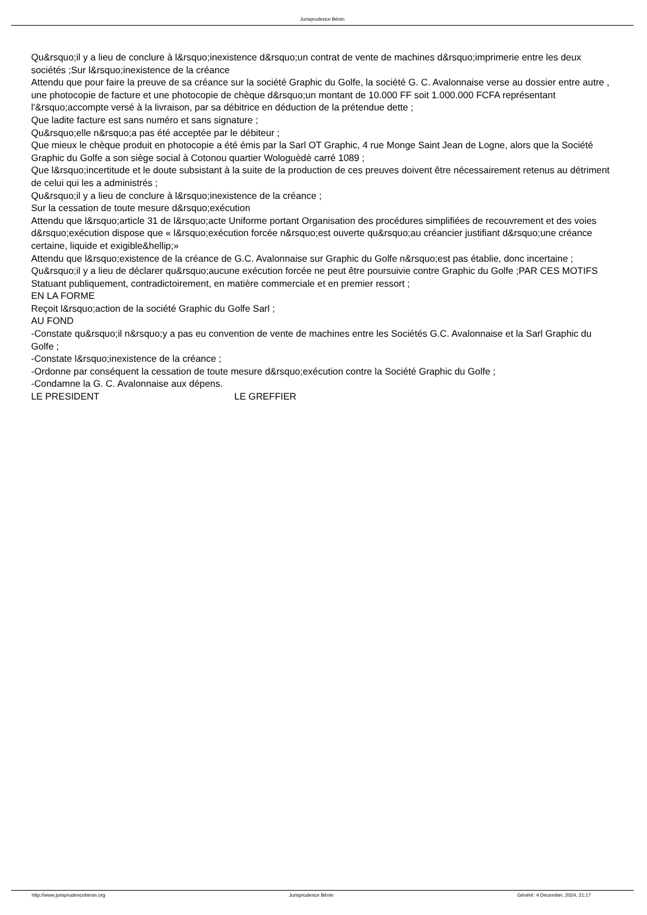Jurisprudence Bénin
Qu&rsquo;il y a lieu de conclure à l&rsquo;inexistence d&rsquo;un contrat de vente de machines d&rsquo;imprimerie entre les deux sociétés ;Sur l&rsquo;inexistence de la créance
Attendu que pour faire la preuve de sa créance sur la société Graphic du Golfe, la société G. C. Avalonnaise verse au dossier entre autre , une photocopie de facture et une photocopie de chèque d&rsquo;un montant de 10.000 FF soit 1.000.000 FCFA représentant l'&rsquo;accompte versé à la livraison, par sa débitrice en déduction de la prétendue dette ;
Que ladite facture est sans numéro et sans signature ;
Qu&rsquo;elle n&rsquo;a pas été acceptée par le débiteur ;
Que mieux le chèque produit en photocopie a été émis par la Sarl OT Graphic, 4 rue Monge Saint Jean de Logne, alors que la Société Graphic du Golfe a son siège social à Cotonou quartier Wologuèdè carré 1089 ;
Que l&rsquo;incertitude et le doute subsistant à la suite de la production de ces preuves doivent être nécessairement retenus au détriment de celui qui les a administrés ;
Qu&rsquo;il y a lieu de conclure à l&rsquo;inexistence de la créance ;
Sur la cessation de toute mesure d&rsquo;exécution
Attendu que l&rsquo;article 31 de l&rsquo;acte Uniforme portant Organisation des procédures simplifiées de recouvrement et des voies d&rsquo;exécution dispose que « l&rsquo;exécution forcée n&rsquo;est ouverte qu&rsquo;au créancier justifiant d&rsquo;une créance certaine, liquide et exigible&hellip;»
Attendu que l&rsquo;existence de la créance de G.C. Avalonnaise sur Graphic du Golfe n&rsquo;est pas établie, donc incertaine ;
Qu&rsquo;il y a lieu de déclarer qu&rsquo;aucune exécution forcée ne peut être poursuivie contre Graphic du Golfe ;PAR CES MOTIFS
Statuant publiquement, contradictoirement, en matière commerciale et en premier ressort ;
EN LA FORME
Reçoit l&rsquo;action de la société Graphic du Golfe Sarl ;
AU FOND
-Constate qu&rsquo;il n&rsquo;y a pas eu convention de vente de machines entre les Sociétés G.C. Avalonnaise et la Sarl Graphic du Golfe ;
-Constate l&rsquo;inexistence de la créance ;
-Ordonne par conséquent la cessation de toute mesure d&rsquo;exécution contre la Société Graphic du Golfe ;
-Condamne la G. C. Avalonnaise aux dépens.
LE PRESIDENT LE GREFFIER
http://www.jurisprudencebenin.org Jurisprudence Bénin Généré: 4 December, 2024, 21:17